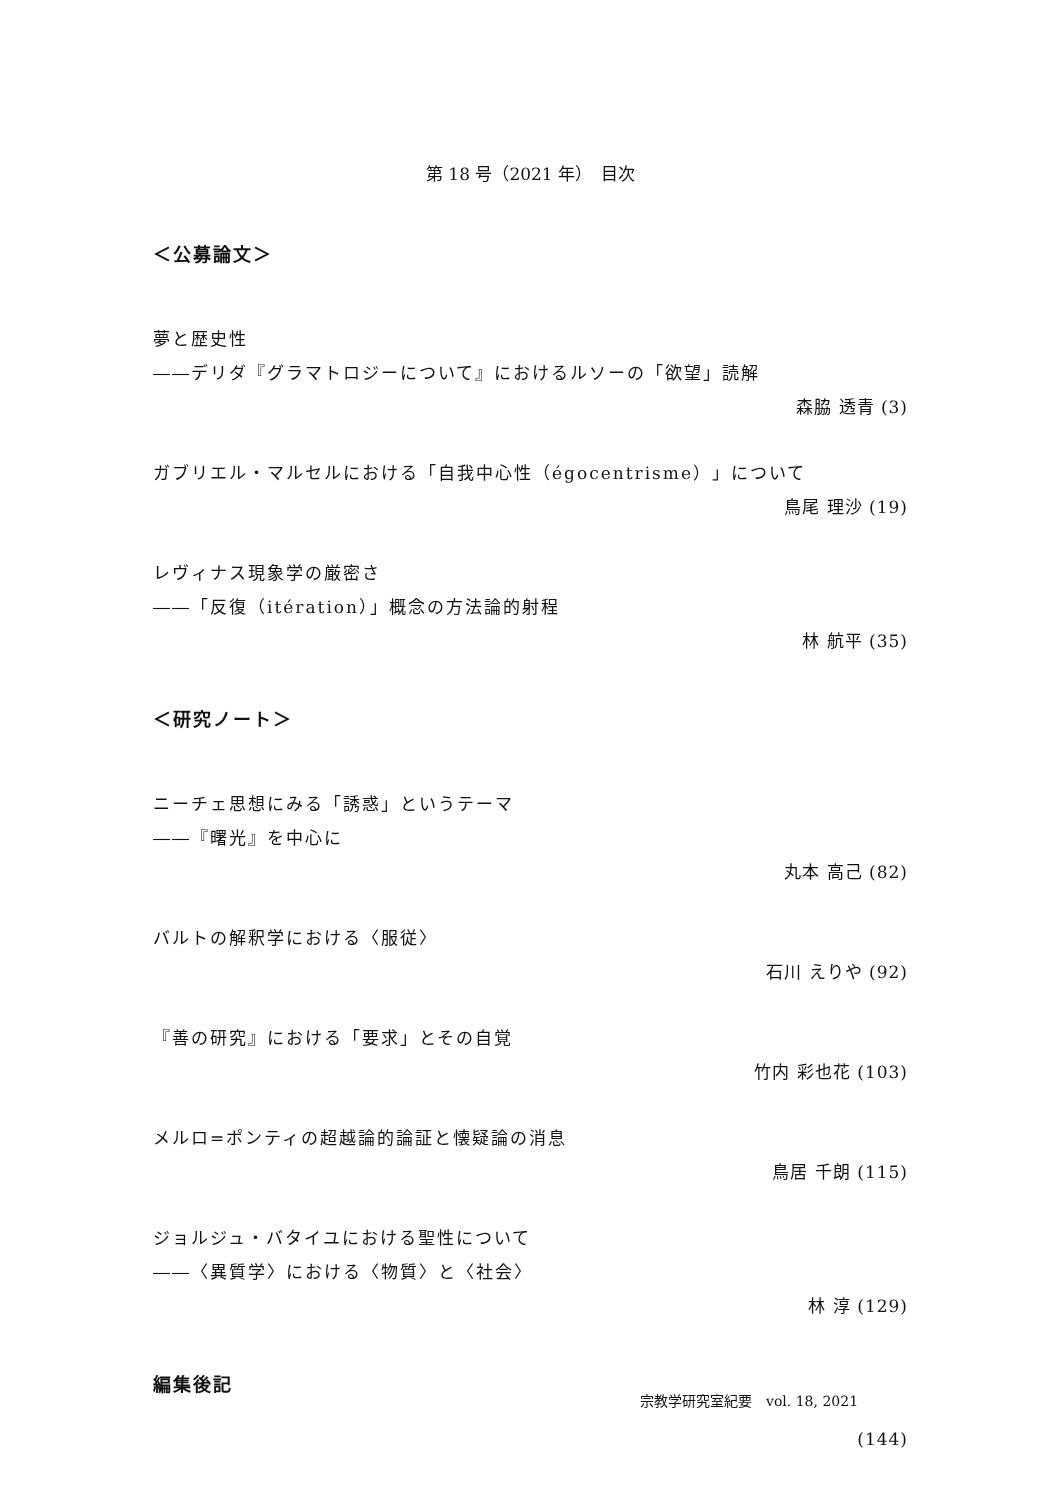第 18 号（2021 年）　目次
＜公募論文＞
夢と歴史性
――デリダ『グラマトロジーについて』におけるルソーの「欲望」読解
森脇 透青 (3)
ガブリエル・マルセルにおける「自我中心性（égocentrisme）」について
鳥尾 理沙 (19)
レヴィナス現象学の厳密さ
――「反復（itération）」概念の方法論的射程
林 航平 (35)
＜研究ノート＞
ニーチェ思想にみる「誘惑」というテーマ
――『曙光』を中心に
丸本 高己 (82)
バルトの解釈学における〈服従〉
石川 えりや (92)
『善の研究』における「要求」とその自覚
竹内 彩也花 (103)
メルロ=ポンティの超越論的論証と懐疑論の消息
鳥居 千朗 (115)
ジョルジュ・バタイユにおける聖性について
――〈異質学〉における〈物質〉と〈社会〉
林 淳 (129)
編集後記
(144)
宗教学研究室紀要　vol. 18, 2021